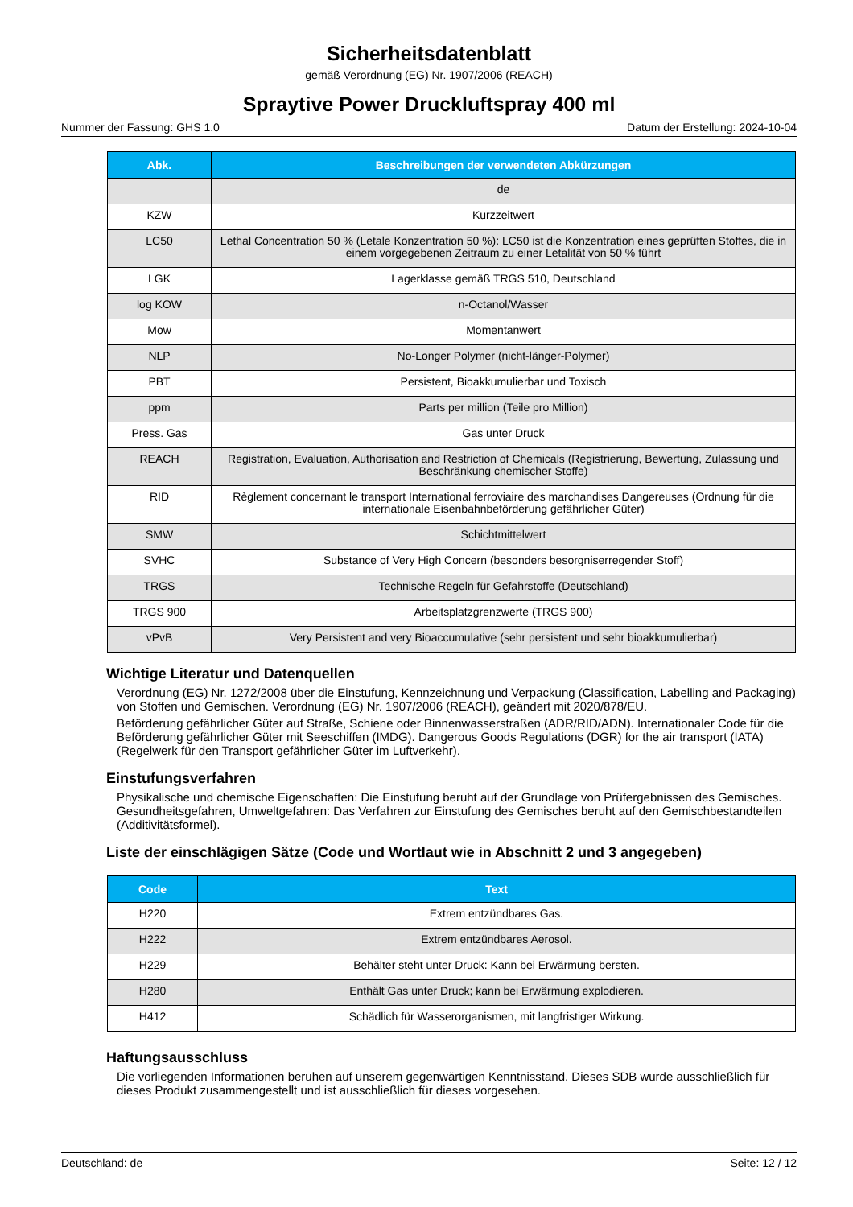Sicherheitsdatenblatt
gemäß Verordnung (EG) Nr. 1907/2006 (REACH)
Spraytive Power Druckluftspray 400 ml
Nummer der Fassung: GHS 1.0 Datum der Erstellung: 2024-10-04
| Abk. | Beschreibungen der verwendeten Abkürzungen |
| --- | --- |
| | de |
| KZW | Kurzzeitwert |
| LC50 | Lethal Concentration 50 % (Letale Konzentration 50 %): LC50 ist die Konzentration eines geprüften Stoffes, die in einem vorgegebenen Zeitraum zu einer Letalität von 50 % führt |
| LGK | Lagerklasse gemäß TRGS 510, Deutschland |
| log KOW | n-Octanol/Wasser |
| Mow | Momentanwert |
| NLP | No-Longer Polymer (nicht-länger-Polymer) |
| PBT | Persistent, Bioakkumulierbar und Toxisch |
| ppm | Parts per million (Teile pro Million) |
| Press. Gas | Gas unter Druck |
| REACH | Registration, Evaluation, Authorisation and Restriction of Chemicals (Registrierung, Bewertung, Zulassung und Beschränkung chemischer Stoffe) |
| RID | Règlement concernant le transport International ferroviaire des marchandises Dangereuses (Ordnung für die internationale Eisenbahnbeförderung gefährlicher Güter) |
| SMW | Schichtmittelwert |
| SVHC | Substance of Very High Concern (besonders besorgniserregender Stoff) |
| TRGS | Technische Regeln für Gefahrstoffe (Deutschland) |
| TRGS 900 | Arbeitsplatzgrenzwerte (TRGS 900) |
| vPvB | Very Persistent and very Bioaccumulative (sehr persistent und sehr bioakkumulierbar) |
Wichtige Literatur und Datenquellen
Verordnung (EG) Nr. 1272/2008 über die Einstufung, Kennzeichnung und Verpackung (Classification, Labelling and Packaging) von Stoffen und Gemischen. Verordnung (EG) Nr. 1907/2006 (REACH), geändert mit 2020/878/EU.
Beförderung gefährlicher Güter auf Straße, Schiene oder Binnenwasserstraßen (ADR/RID/ADN). Internationaler Code für die Beförderung gefährlicher Güter mit Seeschiffen (IMDG). Dangerous Goods Regulations (DGR) for the air transport (IATA) (Regelwerk für den Transport gefährlicher Güter im Luftverkehr).
Einstufungsverfahren
Physikalische und chemische Eigenschaften: Die Einstufung beruht auf der Grundlage von Prüfergebnissen des Gemisches. Gesundheitsgefahren, Umweltgefahren: Das Verfahren zur Einstufung des Gemisches beruht auf den Gemischbestandteilen (Additivitätsformel).
Liste der einschlägigen Sätze (Code und Wortlaut wie in Abschnitt 2 und 3 angegeben)
| Code | Text |
| --- | --- |
| H220 | Extrem entzündbares Gas. |
| H222 | Extrem entzündbares Aerosol. |
| H229 | Behälter steht unter Druck: Kann bei Erwärmung bersten. |
| H280 | Enthält Gas unter Druck; kann bei Erwärmung explodieren. |
| H412 | Schädlich für Wasserorganismen, mit langfristiger Wirkung. |
Haftungsausschluss
Die vorliegenden Informationen beruhen auf unserem gegenwärtigen Kenntnisstand. Dieses SDB wurde ausschließlich für dieses Produkt zusammengestellt und ist ausschließlich für dieses vorgesehen.
Deutschland: de Seite: 12 / 12